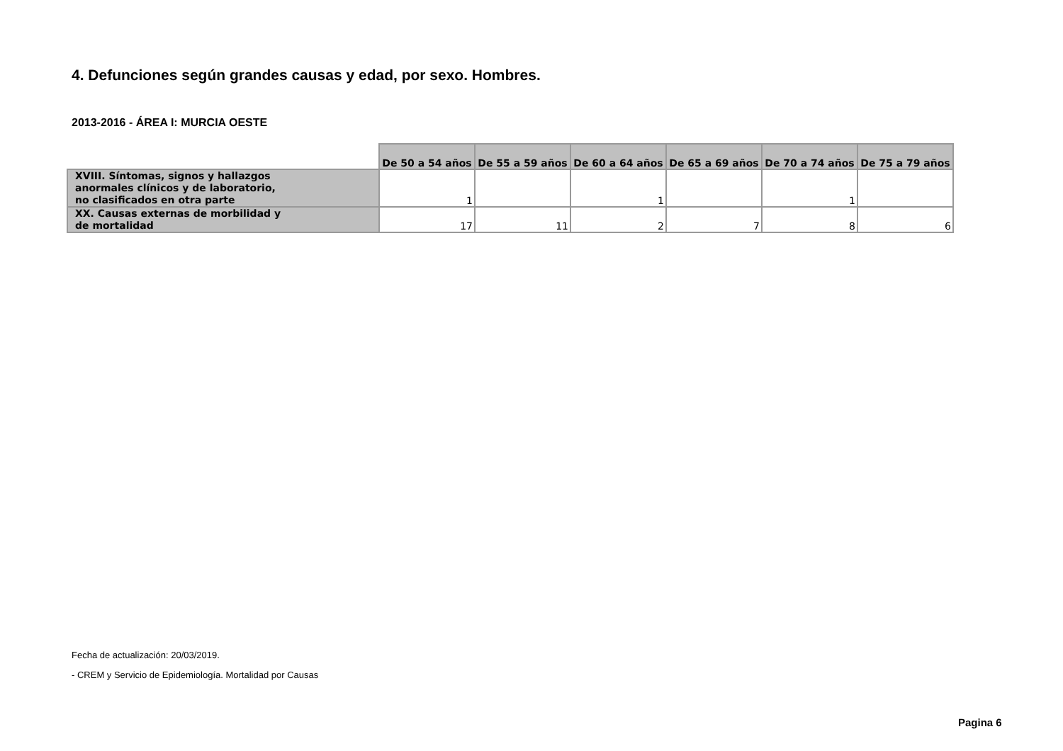4. Defunciones según grandes causas y edad, por sexo. Hombres.
2013-2016 - ÁREA I: MURCIA OESTE
| | De 50 a 54 años | De 55 a 59 años | De 60 a 64 años | De 65 a 69 años | De 70 a 74 años | De 75 a 79 años |
| --- | --- | --- | --- | --- | --- | --- |
| XVIII. Síntomas, signos y hallazgos anormales clínicos y de laboratorio, no clasificados en otra parte | 1 | | 1 | | 1 | |
| XX. Causas externas de morbilidad y de mortalidad | 17 | 11 | 2 | 7 | 8 | 6 |
Fecha de actualización: 20/03/2019.
- CREM y Servicio de Epidemiología. Mortalidad por Causas
Pagina 6